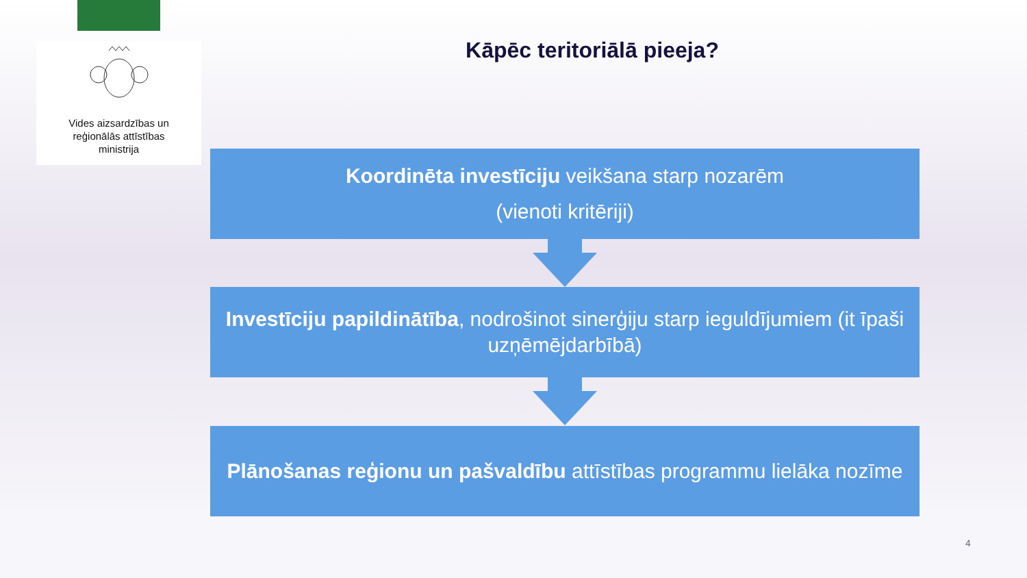Vides aizsardzības un
reģionālās attīstības
ministrija
Kāpēc teritoriālā pieeja?
Koordinēta investīciju veikšana starp nozarēm
(vienoti kritēriji)
Investīciju papildinātība, nodrošinot sinerģiju starp ieguldījumiem (it īpaši uzņēmējdarbībā)
Plānošanas reģionu un pašvaldību attīstības programmu lielāka nozīme
4